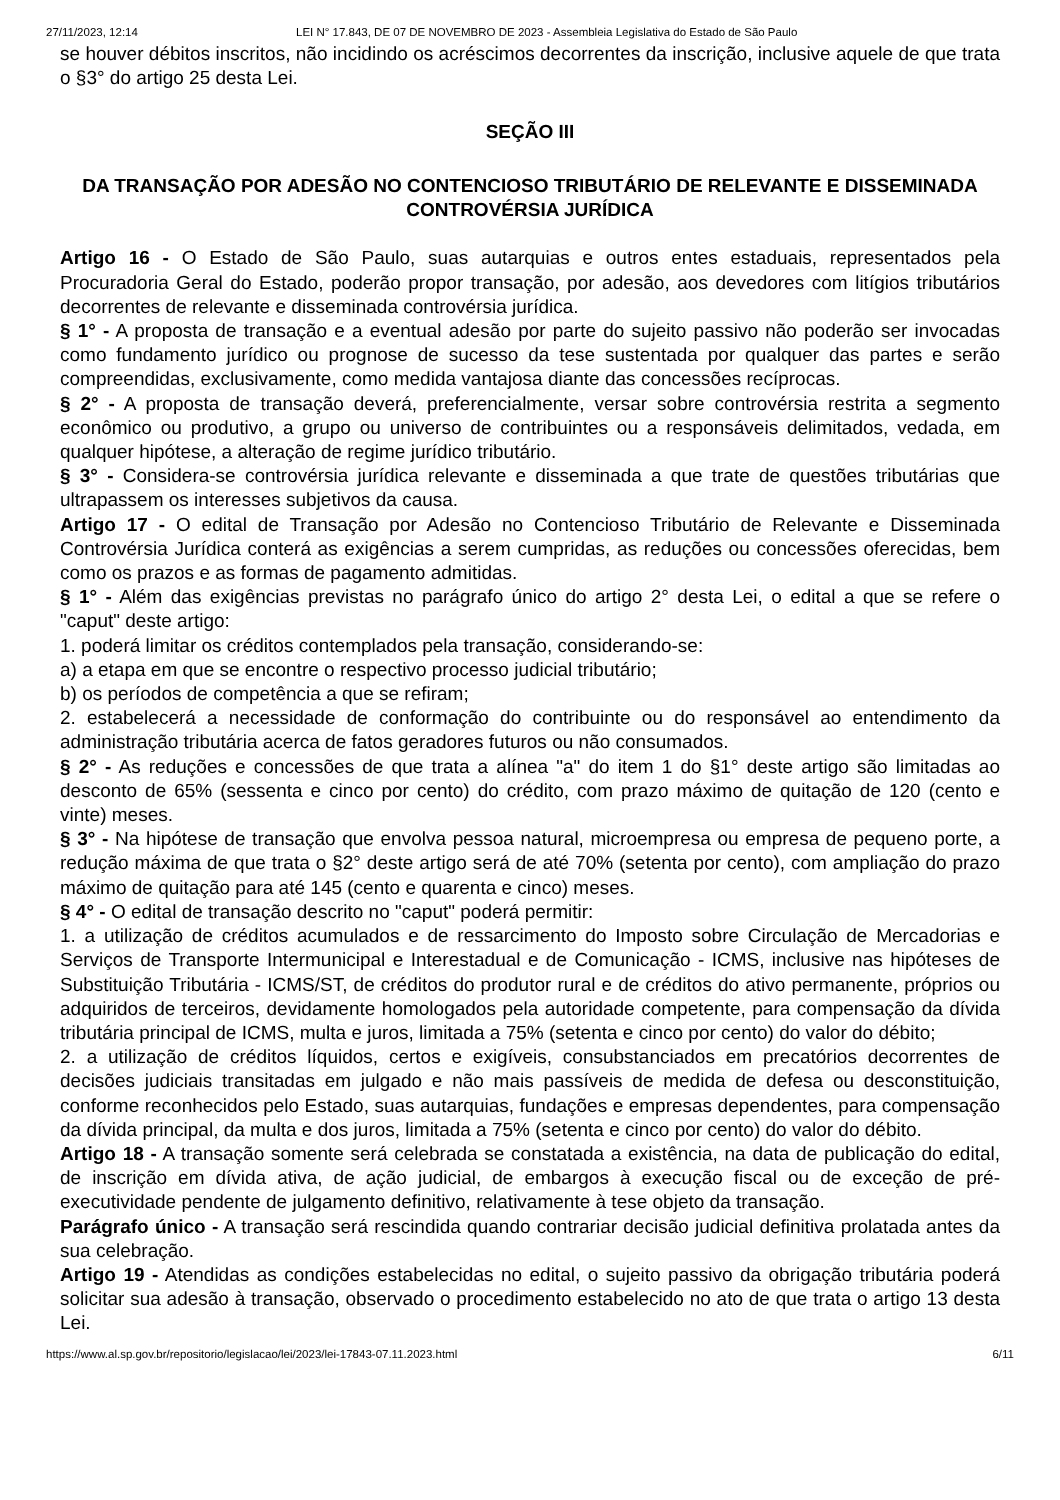27/11/2023, 12:14 LEI N° 17.843, DE 07 DE NOVEMBRO DE 2023 - Assembleia Legislativa do Estado de São Paulo
se houver débitos inscritos, não incidindo os acréscimos decorrentes da inscrição, inclusive aquele de que trata o §3° do artigo 25 desta Lei.
SEÇÃO III
DA TRANSAÇÃO POR ADESÃO NO CONTENCIOSO TRIBUTÁRIO DE RELEVANTE E DISSEMINADA CONTROVÉRSIA JURÍDICA
Artigo 16 - O Estado de São Paulo, suas autarquias e outros entes estaduais, representados pela Procuradoria Geral do Estado, poderão propor transação, por adesão, aos devedores com litígios tributários decorrentes de relevante e disseminada controvérsia jurídica.
§ 1° - A proposta de transação e a eventual adesão por parte do sujeito passivo não poderão ser invocadas como fundamento jurídico ou prognose de sucesso da tese sustentada por qualquer das partes e serão compreendidas, exclusivamente, como medida vantajosa diante das concessões recíprocas.
§ 2° - A proposta de transação deverá, preferencialmente, versar sobre controvérsia restrita a segmento econômico ou produtivo, a grupo ou universo de contribuintes ou a responsáveis delimitados, vedada, em qualquer hipótese, a alteração de regime jurídico tributário.
§ 3° - Considera-se controvérsia jurídica relevante e disseminada a que trate de questões tributárias que ultrapassem os interesses subjetivos da causa.
Artigo 17 - O edital de Transação por Adesão no Contencioso Tributário de Relevante e Disseminada Controvérsia Jurídica conterá as exigências a serem cumpridas, as reduções ou concessões oferecidas, bem como os prazos e as formas de pagamento admitidas.
§ 1° - Além das exigências previstas no parágrafo único do artigo 2° desta Lei, o edital a que se refere o "caput" deste artigo:
1. poderá limitar os créditos contemplados pela transação, considerando-se:
a) a etapa em que se encontre o respectivo processo judicial tributário;
b) os períodos de competência a que se refiram;
2. estabelecerá a necessidade de conformação do contribuinte ou do responsável ao entendimento da administração tributária acerca de fatos geradores futuros ou não consumados.
§ 2° - As reduções e concessões de que trata a alínea "a" do item 1 do §1° deste artigo são limitadas ao desconto de 65% (sessenta e cinco por cento) do crédito, com prazo máximo de quitação de 120 (cento e vinte) meses.
§ 3° - Na hipótese de transação que envolva pessoa natural, microempresa ou empresa de pequeno porte, a redução máxima de que trata o §2° deste artigo será de até 70% (setenta por cento), com ampliação do prazo máximo de quitação para até 145 (cento e quarenta e cinco) meses.
§ 4° - O edital de transação descrito no "caput" poderá permitir:
1. a utilização de créditos acumulados e de ressarcimento do Imposto sobre Circulação de Mercadorias e Serviços de Transporte Intermunicipal e Interestadual e de Comunicação - ICMS, inclusive nas hipóteses de Substituição Tributária - ICMS/ST, de créditos do produtor rural e de créditos do ativo permanente, próprios ou adquiridos de terceiros, devidamente homologados pela autoridade competente, para compensação da dívida tributária principal de ICMS, multa e juros, limitada a 75% (setenta e cinco por cento) do valor do débito;
2. a utilização de créditos líquidos, certos e exigíveis, consubstanciados em precatórios decorrentes de decisões judiciais transitadas em julgado e não mais passíveis de medida de defesa ou desconstituição, conforme reconhecidos pelo Estado, suas autarquias, fundações e empresas dependentes, para compensação da dívida principal, da multa e dos juros, limitada a 75% (setenta e cinco por cento) do valor do débito.
Artigo 18 - A transação somente será celebrada se constatada a existência, na data de publicação do edital, de inscrição em dívida ativa, de ação judicial, de embargos à execução fiscal ou de exceção de pré-executividade pendente de julgamento definitivo, relativamente à tese objeto da transação.
Parágrafo único - A transação será rescindida quando contrariar decisão judicial definitiva prolatada antes da sua celebração.
Artigo 19 - Atendidas as condições estabelecidas no edital, o sujeito passivo da obrigação tributária poderá solicitar sua adesão à transação, observado o procedimento estabelecido no ato de que trata o artigo 13 desta Lei.
https://www.al.sp.gov.br/repositorio/legislacao/lei/2023/lei-17843-07.11.2023.html 6/11